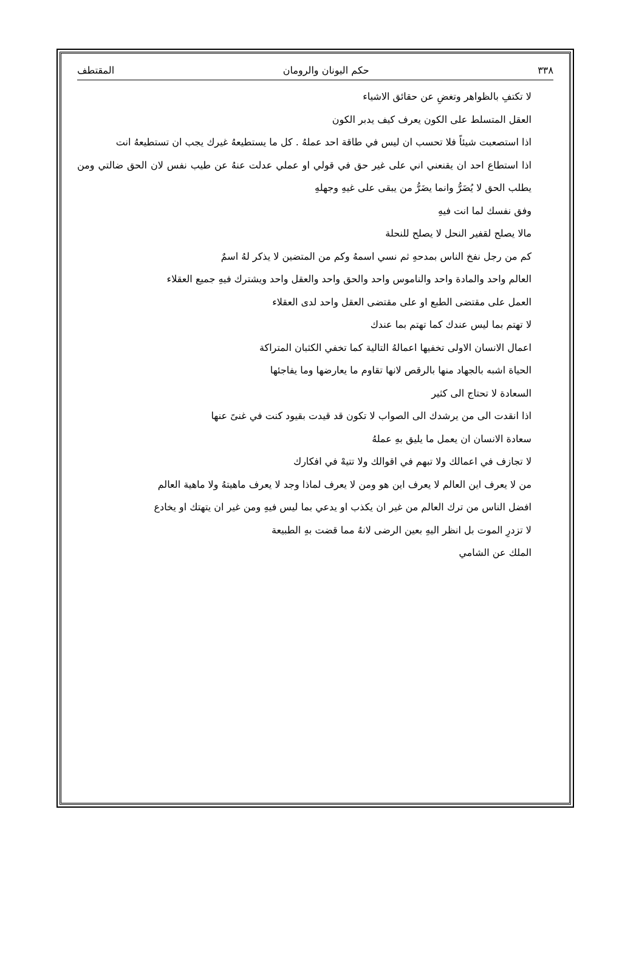٣٣٨ حكم اليونان والرومان المقتطف
لا تكتفِ بالظواهر وتغضِ عن حقائق الاشياء
العقل المتسلط على الكون يعرف كيف يدبر الكون
اذا استصعبت شيئاً فلا تحسب ان ليس في طاقة احد عملهُ . كل ما يستطيعهُ غيرك يجب ان تستطيعهُ انت
اذا استطاع احد ان يقنعني اني على غير حق في قولي او عملي عدلت عنهُ عن طيب نفس لان الحق ضالتي ومن يطلب الحق لا يُضَرُّ وانما يضَرُّ من يبقى على غيهِ وجهلهِ
وفق نفسك لما انت فيهِ
مالا يصلح لقفير النحل لا يصلح للنحلة
كم من رجل نفخ الناس بمدحهِ ثم نسي اسمهُ وكم من المتضين لا يذكر لهُ اسمٌ
العالم واحد والمادة واحد والناموس واحد والحق واحد والعقل واحد ويشترك فيهِ جميع العقلاء
العمل على مقتضى الطبع او على مقتضى العقل واحد لدى العقلاء
لا تهتم بما ليس عندك كما تهتم بما عندك
اعمال الانسان الاولى تخفيها اعمالهُ التالية كما تخفي الكثبان المتراكة
الحياة اشبه بالجهاد منها بالرقص لانها تقاوم ما يعارضها وما يفاجئها
السعادة لا تحتاج الى كثير
اذا انقدت الى من يرشدك الى الصواب لا تكون قد قيدت بقيود كنت في غنىً عنها
سعادة الانسان ان يعمل ما يليق بهِ عملهُ
لا تجازف في اعمالك ولا تبهم في اقوالك ولا تتيهْ في افكارك
من لا يعرف اين العالم لا يعرف اين هو ومن لا يعرف لماذا وجد لا يعرف ماهيتهُ ولا ماهية العالم
افضل الناس من ترك العالم من غير ان يكذب او يدعي بما ليس فيهِ ومن غير ان يتهتك او يخادع
لا تزدرِ الموت بل انظر اليهِ بعين الرضى لانهُ مما قضت بهِ الطبيعة
الملك عن الشامي